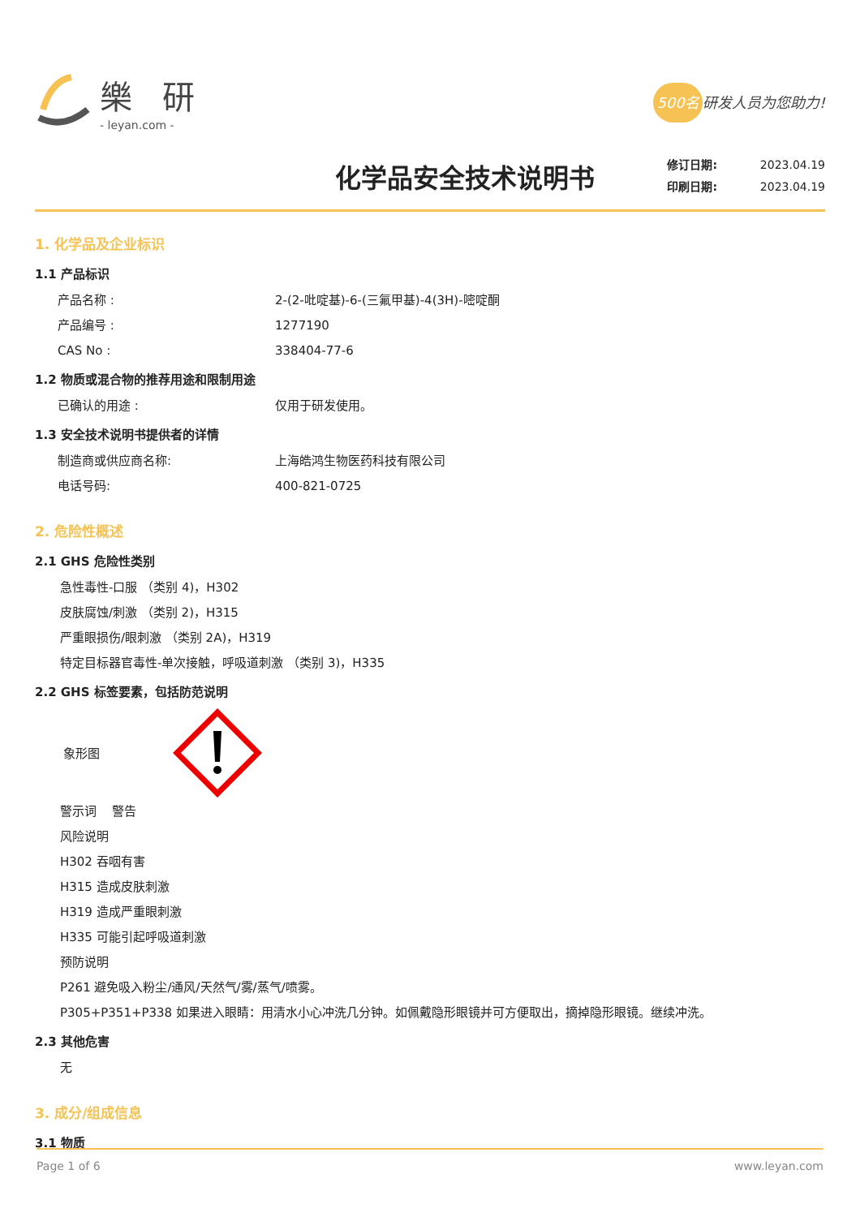樂 研
- leyan.com -
500名 研发人员为您助力!
化学品安全技术说明书
修订日期: 2023.04.19
印刷日期: 2023.04.19
1. 化学品及企业标识
1.1 产品标识
产品名称 : 2-(2-吡啶基)-6-(三氟甲基)-4(3H)-嘧啶酮
产品编号 : 1277190
CAS No : 338404-77-6
1.2 物质或混合物的推荐用途和限制用途
已确认的用途 : 仅用于研发使用。
1.3 安全技术说明书提供者的详情
制造商或供应商名称: 上海皓鸿生物医药科技有限公司
电话号码: 400-821-0725
2. 危险性概述
2.1 GHS 危险性类别
急性毒性-口服 （类别 4)，H302
皮肤腐蚀/刺激 （类别 2)，H315
严重眼损伤/眼刺激 （类别 2A)，H319
特定目标器官毒性-单次接触，呼吸道刺激 （类别 3)，H335
2.2 GHS 标签要素，包括防范说明
象形图
警示词 警告
风险说明
H302 吞咽有害
H315 造成皮肤刺激
H319 造成严重眼刺激
H335 可能引起呼吸道刺激
预防说明
P261 避免吸入粉尘/通风/天然气/雾/蒸气/喷雾。
P305+P351+P338 如果进入眼睛：用清水小心冲洗几分钟。如佩戴隐形眼镜并可方便取出，摘掉隐形眼镜。继续冲洗。
2.3 其他危害
无
3. 成分/组成信息
3.1 物质
Page 1 of 6 www.leyan.com